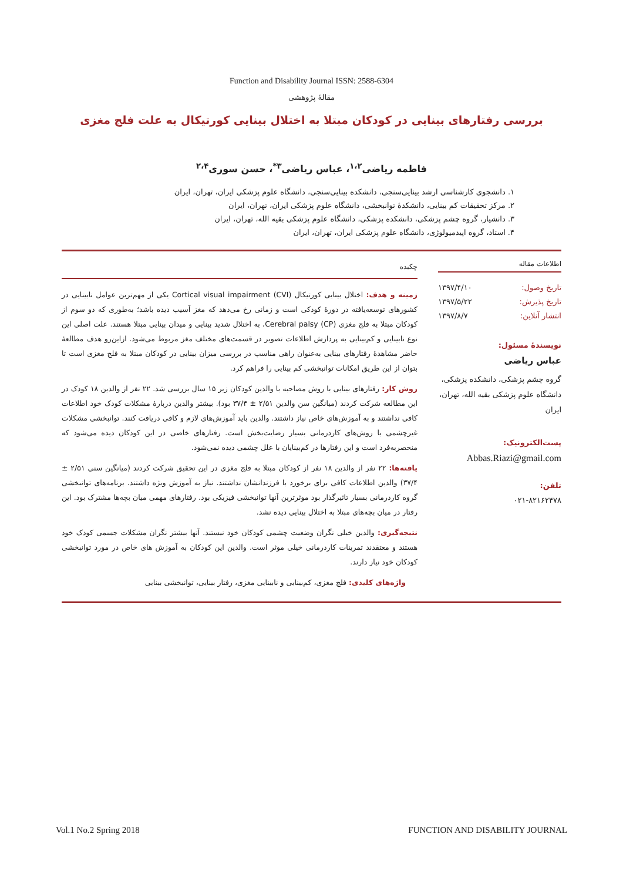Function and Disability Journal ISSN: 2588-6304
مقالهٔ پژوهشی
بررسی رفتارهای بینایی در کودکان مبتلا به اختلال بینایی کورتیکال به علت فلج مغزی
فاطمه ریاضی<sup>۱،۲</sup>، عباس ریاضی<sup>۳*</sup>، حسن سوری<sup>۲،۴</sup>
۱. دانشجوی کارشناسی ارشد بینایی‌سنجی، دانشکده بینایی‌سنجی، دانشگاه علوم پزشکی ایران، تهران، ایران
۲. مرکز تحقیقات کم بینایی، دانشکدهٔ توانبخشی، دانشگاه علوم پزشکی ایران، تهران، ایران
۳. دانشیار، گروه چشم پزشکی، دانشکده پزشکی، دانشگاه علوم پزشکی بقیه الله، تهران، ایران
۴. استاد، گروه اپیدمیولوژی، دانشگاه علوم پزشکی ایران، تهران، ایران
اطلاعات مقاله
تاریخ وصول: ۱۳۹۷/۴/۱۰
تاریخ پذیرش: ۱۳۹۷/۵/۲۲
انتشار آنلاین: ۱۳۹۷/۸/۷
نویسندهٔ مسئول:
عباس ریاضی
گروه چشم پزشکی، دانشکده پزشکی، دانشگاه علوم پزشکی بقیه الله، تهران، ایران
پست‌الکترونیک:
Abbas.Riazi@gmail.com
تلفن:
۰۲۱-۸۲۱۶۲۴۷۸
چکیده
زمینه و هدف: اختلال بینایی کورتیکال Cortical visual impairment (CVI) یکی از مهم‌ترین عوامل نابینایی در کشورهای توسعه‌یافته در دورهٔ کودکی است و زمانی رخ می‌دهد که مغز آسیب دیده باشد؛ به‌طوری که دو سوم از کودکان مبتلا به فلج مغزی Cerebral palsy (CP)، به اختلال شدید بینایی و میدان بینایی مبتلا هستند. علت اصلی این نوع نابینایی و کم‌بینایی به پردازش اطلاعات تصویر در قسمت‌های مختلف مغز مربوط می‌شود. ازاین‌رو هدف مطالعهٔ حاضر مشاهدهٔ رفتارهای بینایی به‌عنوان راهی مناسب در بررسی میزان بینایی در کودکان مبتلا به فلج مغزی است تا بتوان از این طریق امکانات توانبخشی کم بینایی را فراهم کرد.
روش کار: رفتارهای بینایی با روش مصاحبه با والدین کودکان زیر ۱۵ سال بررسی شد. ۲۲ نفر از والدین ۱۸ کودک در این مطالعه شرکت کردند (میانگین سن والدین ۲/۵۱ ± ۳۷/۴ بود). بیشتر والدین دربارهٔ مشکلات کودک خود اطلاعات کافی نداشتند و به آموزش‌های خاص نیاز داشتند. والدین باید آموزش‌های لازم و کافی دریافت کنند. توانبخشی مشکلات غیرچشمی با روش‌های کاردرمانی بسیار رضایت‌بخش است. رفتارهای خاصی در این کودکان دیده می‌شود که منحصربه‌فرد است و این رفتارها در کم‌بینایان با علل چشمی دیده نمی‌شود.
یافته‌ها: ۲۲ نفر از والدین ۱۸ نفر از کودکان مبتلا به فلج مغزی در این تحقیق شرکت کردند (میانگین سنی ۲/۵۱ ± ۳۷/۴) والدین اطلاعات کافی برای برخورد با فرزندانشان نداشتند. نیاز به آموزش ویژه داشتند. برنامه‌های توانبخشی گروه کاردرمانی بسیار تاثیرگذار بود موثرترین آنها توانبخشی فیزیکی بود. رفتارهای مهمی میان بچه‌ها مشترک بود. این رفتار در میان بچه‌های مبتلا به اختلال بینایی دیده نشد.
نتیجه‌گیری: والدین خیلی نگران وضعیت چشمی کودکان خود نیستند. آنها بیشتر نگران مشکلات جسمی کودک خود هستند و معتقدند تمرینات کاردرمانی خیلی موثر است. والدین این کودکان به آموزش های خاص در مورد توانبخشی کودکان خود نیاز دارند.
واژه‌های کلیدی: فلج مغزی، کم‌بینایی و نابینایی مغزی، رفتار بینایی، توانبخشی بینایی
Vol.1 No.2 Spring 2018 FUNCTION AND DISABILITY JOURNAL